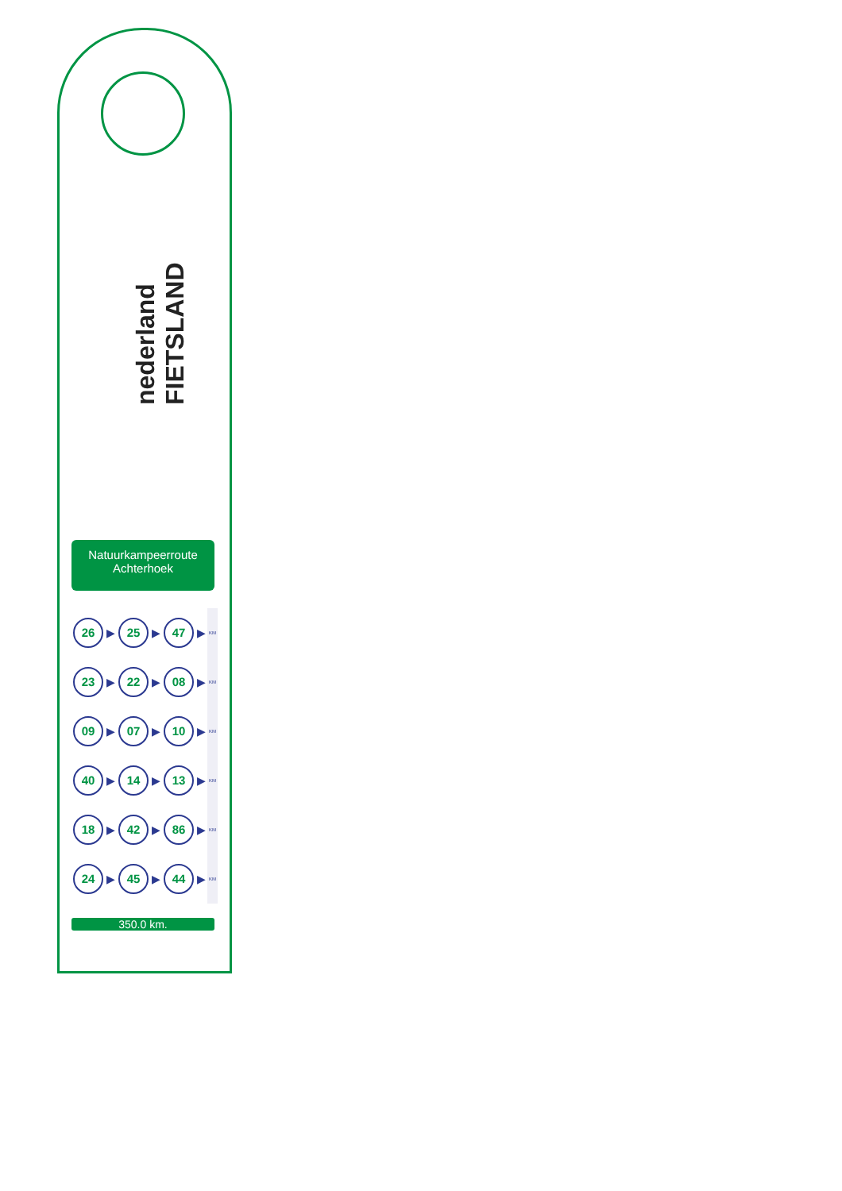nederland FIETSLAND
Natuurkampeerroute
Achterhoek
| 26 | ▶ | 25 | ▶ | 47 | ▶ | KM |
| 23 | ▶ | 22 | ▶ | 08 | ▶ | KM |
| 09 | ▶ | 07 | ▶ | 10 | ▶ | KM |
| 40 | ▶ | 14 | ▶ | 13 | ▶ | KM |
| 18 | ▶ | 42 | ▶ | 86 | ▶ | KM |
| 24 | ▶ | 45 | ▶ | 44 | ▶ | KM |
350.0 km.